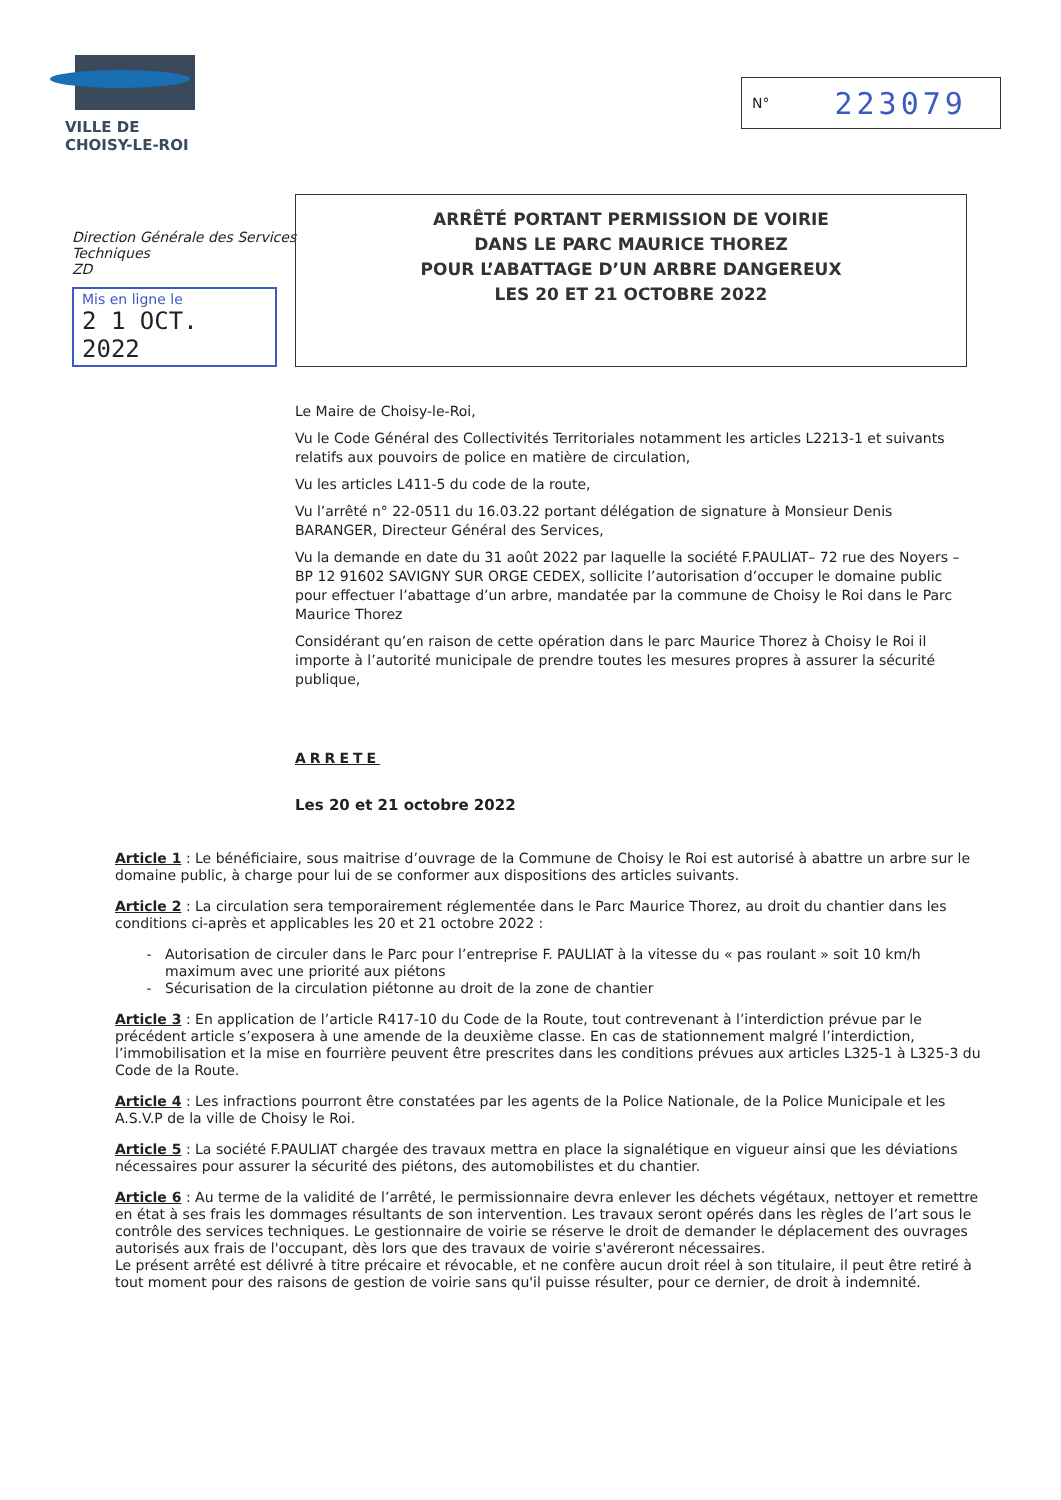VILLE DE
CHOISY-LE-ROI
N° 223079
Direction Générale des Services Techniques
ZD
Mis en ligne le
2 1 OCT. 2022
ARRÊTÉ PORTANT PERMISSION DE VOIRIE
DANS LE PARC MAURICE THOREZ
POUR L’ABATTAGE D’UN ARBRE DANGEREUX
LES 20 ET 21 OCTOBRE 2022
Le Maire de Choisy-le-Roi,
Vu le Code Général des Collectivités Territoriales notamment les articles L2213-1 et suivants relatifs aux pouvoirs de police en matière de circulation,
Vu les articles L411-5 du code de la route,
Vu l’arrêté n° 22-0511 du 16.03.22 portant délégation de signature à Monsieur Denis BARANGER, Directeur Général des Services,
Vu la demande en date du 31 août 2022 par laquelle la société F.PAULIAT– 72 rue des Noyers – BP 12 91602 SAVIGNY SUR ORGE CEDEX, sollicite l’autorisation d’occuper le domaine public pour effectuer l’abattage d’un arbre, mandatée par la commune de Choisy le Roi dans le Parc Maurice Thorez
Considérant qu’en raison de cette opération dans le parc Maurice Thorez à Choisy le Roi il importe à l’autorité municipale de prendre toutes les mesures propres à assurer la sécurité publique,
ARRETE
Les 20 et 21 octobre 2022
Article 1 : Le bénéficiaire, sous maitrise d’ouvrage de la Commune de Choisy le Roi est autorisé à abattre un arbre sur le domaine public, à charge pour lui de se conformer aux dispositions des articles suivants.
Article 2 : La circulation sera temporairement réglementée dans le Parc Maurice Thorez, au droit du chantier dans les conditions ci-après et applicables les 20 et 21 octobre 2022 :
Autorisation de circuler dans le Parc pour l’entreprise F. PAULIAT à la vitesse du « pas roulant » soit 10 km/h maximum avec une priorité aux piétons
Sécurisation de la circulation piétonne au droit de la zone de chantier
Article 3 : En application de l’article R417-10 du Code de la Route, tout contrevenant à l’interdiction prévue par le précédent article s’exposera à une amende de la deuxième classe. En cas de stationnement malgré l’interdiction, l’immobilisation et la mise en fourrière peuvent être prescrites dans les conditions prévues aux articles L325-1 à L325-3 du Code de la Route.
Article 4 : Les infractions pourront être constatées par les agents de la Police Nationale, de la Police Municipale et les A.S.V.P de la ville de Choisy le Roi.
Article 5 : La société F.PAULIAT chargée des travaux mettra en place la signalétique en vigueur ainsi que les déviations nécessaires pour assurer la sécurité des piétons, des automobilistes et du chantier.
Article 6 : Au terme de la validité de l’arrêté, le permissionnaire devra enlever les déchets végétaux, nettoyer et remettre en état à ses frais les dommages résultants de son intervention. Les travaux seront opérés dans les règles de l’art sous le contrôle des services techniques. Le gestionnaire de voirie se réserve le droit de demander le déplacement des ouvrages autorisés aux frais de l'occupant, dès lors que des travaux de voirie s'avéreront nécessaires.
Le présent arrêté est délivré à titre précaire et révocable, et ne confère aucun droit réel à son titulaire, il peut être retiré à tout moment pour des raisons de gestion de voirie sans qu'il puisse résulter, pour ce dernier, de droit à indemnité.